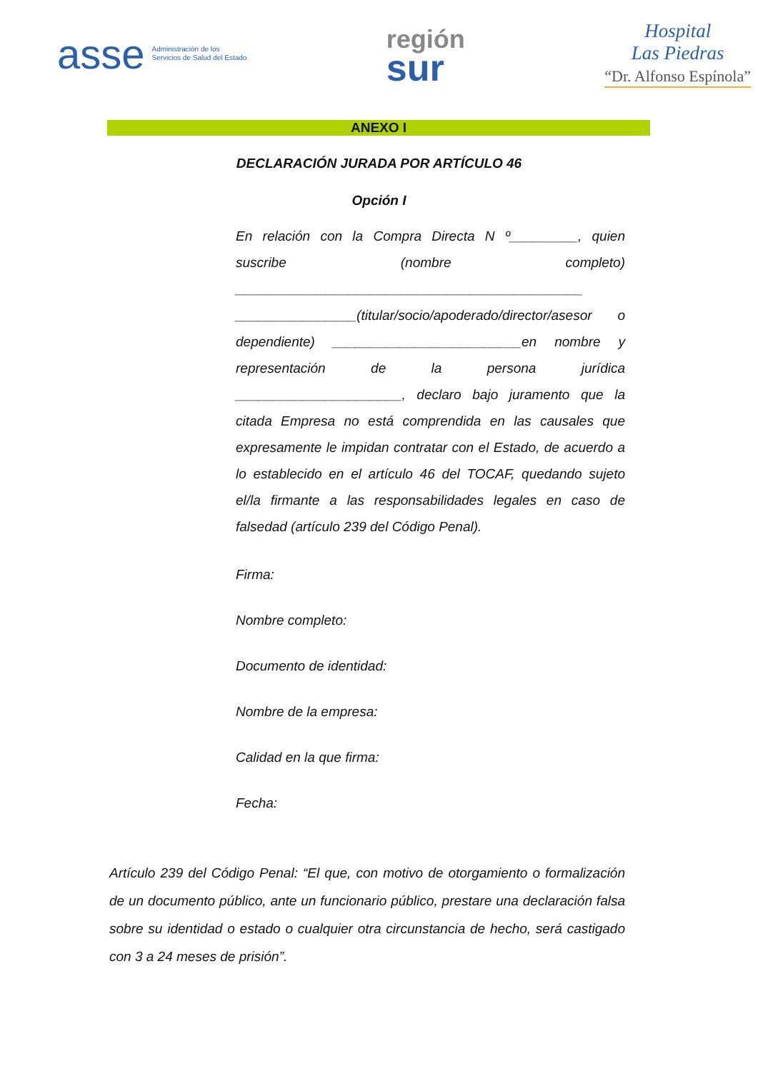asse Administración de los
Servicios de Salud del Estado
región
sur
Hospital
Las Piedras
“Dr. Alfonso Espínola”
ANEXO I
DECLARACIÓN JURADA POR ARTÍCULO 46
Opción I
En relación con la Compra Directa N º_________, quien suscribe (nombre completo) ______________________________________________ ________________(titular/socio/apoderado/director/asesor o dependiente) _________________________en nombre y representación de la persona jurídica ______________________, declaro bajo juramento que la citada Empresa no está comprendida en las causales que expresamente le impidan contratar con el Estado, de acuerdo a lo establecido en el artículo 46 del TOCAF, quedando sujeto el/la firmante a las responsabilidades legales en caso de falsedad (artículo 239 del Código Penal).
Firma:
Nombre completo:
Documento de identidad:
Nombre de la empresa:
Calidad en la que firma:
Fecha:
Artículo 239 del Código Penal: “El que, con motivo de otorgamiento o formalización de un documento público, ante un funcionario público, prestare una declaración falsa sobre su identidad o estado o cualquier otra circunstancia de hecho, será castigado con 3 a 24 meses de prisión”.